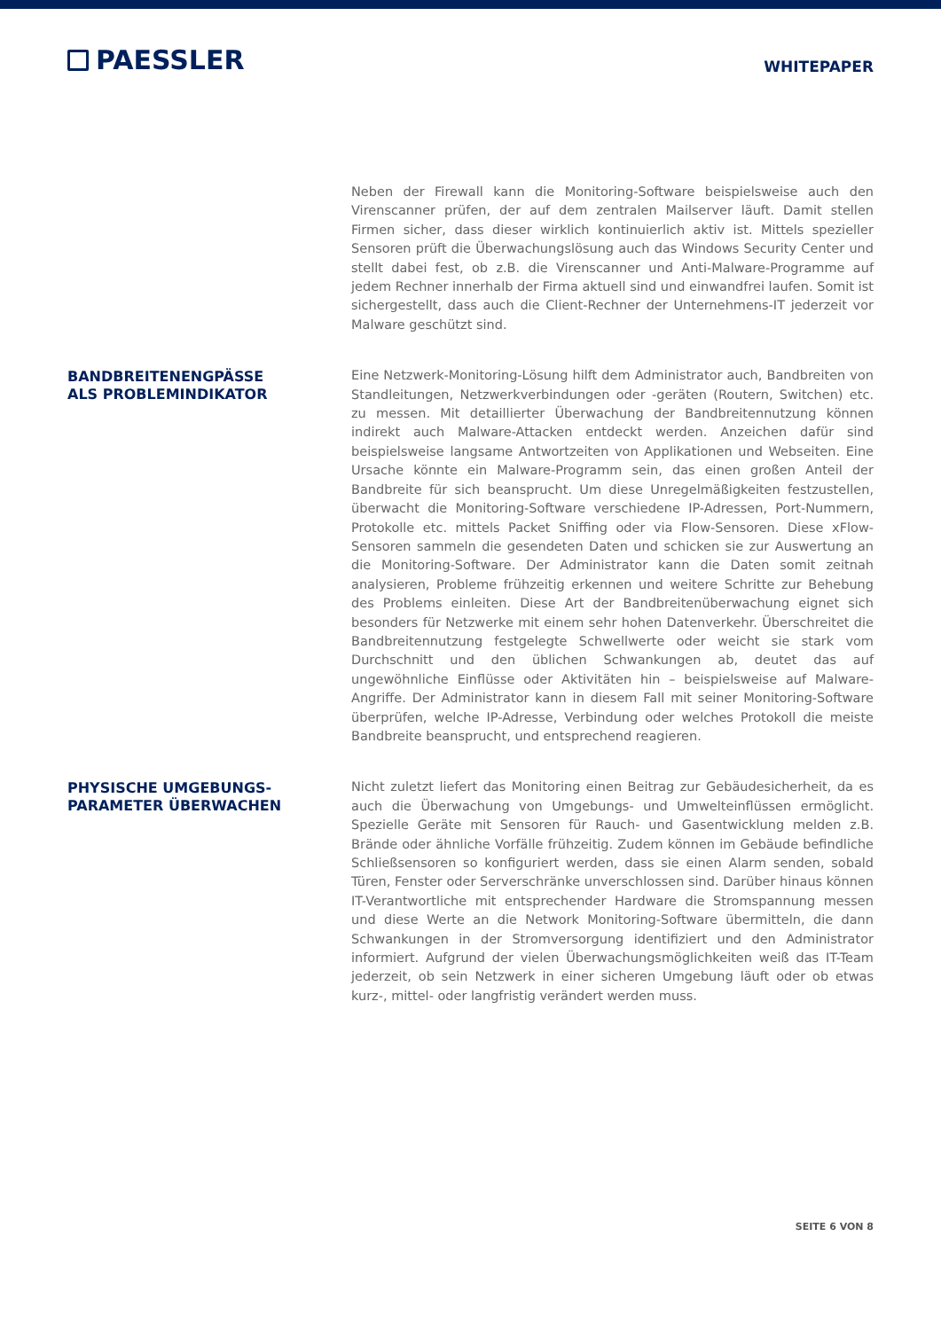PAESSLER
WHITEPAPER
Neben der Firewall kann die Monitoring-Software beispielsweise auch den Virenscanner prüfen, der auf dem zentralen Mailserver läuft. Damit stellen Firmen sicher, dass dieser wirklich kontinuierlich aktiv ist. Mittels spezieller Sensoren prüft die Überwachungslö­sung auch das Windows Security Center und stellt dabei fest, ob z.B. die Virenscanner und Anti-Malware-Programme auf jedem Rechner innerhalb der Firma aktuell sind und einwandfrei laufen. Somit ist sichergestellt, dass auch die Client-Rechner der Unterneh­mens-IT jederzeit vor Malware geschützt sind.
BANDBREITENENGPÄSSE
ALS PROBLEMINDIKATOR
Eine Netzwerk-Monitoring-Lösung hilft dem Administrator auch, Bandbreiten von Stand­leitungen, Netzwerkverbindungen oder -geräten (Routern, Switchen) etc. zu messen. Mit detaillierter Überwachung der Bandbreitennutzung können indirekt auch Malware-Attacken entdeckt werden. Anzeichen dafür sind beispielsweise langsame Antwortzeiten von Applikationen und Webseiten. Eine Ursache könnte ein Malware-Programm sein, das einen großen Anteil der Bandbreite für sich beansprucht. Um diese Unregelmä­ßigkeiten festzustellen, überwacht die Monitoring-Software verschiedene IP-Adressen, Port-Nummern, Protokolle etc. mittels Packet Sniffing oder via Flow-Sensoren. Diese xFlow-Sensoren sammeln die gesendeten Daten und schicken sie zur Auswertung an die Monitoring-Software. Der Administrator kann die Daten somit zeitnah analysieren, Probleme frühzeitig erkennen und weitere Schritte zur Behebung des Problems ein­leiten. Diese Art der Bandbreitenüberwachung eignet sich besonders für Netzwerke mit einem sehr hohen Datenverkehr. Überschreitet die Bandbreitennutzung festgelegte Schwellwerte oder weicht sie stark vom Durchschnitt und den üblichen Schwankungen ab, deutet das auf ungewöhnliche Einflüsse oder Aktivitäten hin – beispielsweise auf Malware-Angriffe. Der Administrator kann in diesem Fall mit seiner Monitoring-Software überprüfen, welche IP-Adresse, Verbindung oder welches Protokoll die meiste Band­breite beansprucht, und entsprechend reagieren.
PHYSISCHE UMGEBUNGS-
PARAMETER ÜBERWACHEN
Nicht zuletzt liefert das Monitoring einen Beitrag zur Gebäudesicherheit, da es auch die Überwachung von Umgebungs- und Umwelteinflüssen ermöglicht. Spezielle Ge­räte mit Sensoren für Rauch- und Gasentwicklung melden z.B. Brände oder ähnliche Vorfälle frühzeitig. Zudem können im Gebäude befindliche Schließsensoren so konfigu­riert werden, dass sie einen Alarm senden, sobald Türen, Fenster oder Serverschränke unverschlossen sind. Darüber hinaus können IT-Verantwortliche mit entsprechender Hardware die Stromspannung messen und diese Werte an die Network Monitoring-Software übermitteln, die dann Schwankungen in der Stromversorgung identifiziert und den Administrator informiert. Aufgrund der vielen Überwachungsmöglichkeiten weiß das IT-Team jederzeit, ob sein Netzwerk in einer sicheren Umgebung läuft oder ob etwas kurz-, mittel- oder langfristig verändert werden muss.
SEITE 6 VON 8